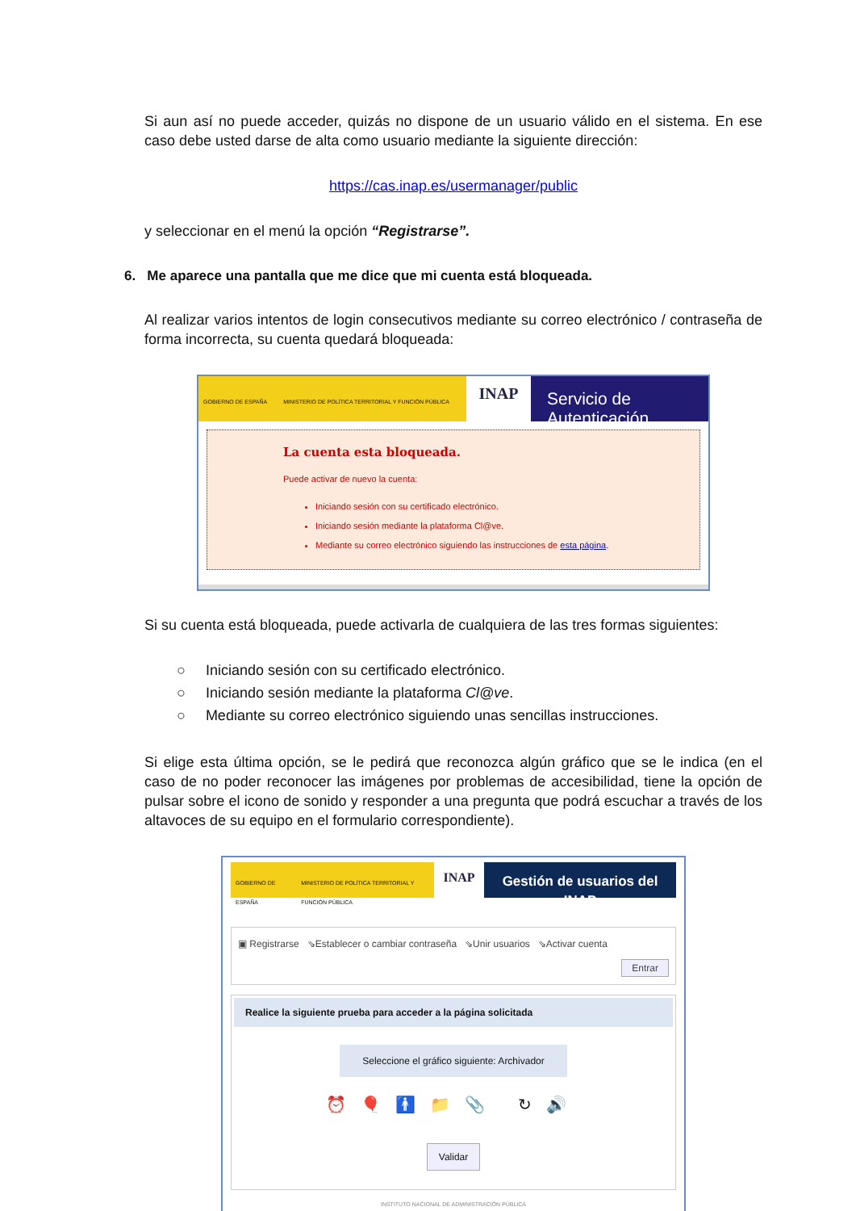Si aun así no puede acceder, quizás no dispone de un usuario válido en el sistema. En ese caso debe usted darse de alta como usuario mediante la siguiente dirección:
https://cas.inap.es/usermanager/public
y seleccionar en el menú la opción “Registrarse”.
6. Me aparece una pantalla que me dice que mi cuenta está bloqueada.
Al realizar varios intentos de login consecutivos mediante su correo electrónico / contraseña de forma incorrecta, su cuenta quedará bloqueada:
GOBIERNO DE ESPAÑA MINISTERIO DE POLÍTICA TERRITORIAL Y FUNCIÓN PÚBLICA
INAP
Servicio de Autenticación
La cuenta esta bloqueada.
Puede activar de nuevo la cuenta:
Iniciando sesión con su certificado electrónico.
Iniciando sesión mediante la plataforma Cl@ve.
Mediante su correo electrónico siguiendo las instrucciones de esta página.
Si su cuenta está bloqueada, puede activarla de cualquiera de las tres formas siguientes:
○ Iniciando sesión con su certificado electrónico.
○ Iniciando sesión mediante la plataforma Cl@ve.
○ Mediante su correo electrónico siguiendo unas sencillas instrucciones.
Si elige esta última opción, se le pedirá que reconozca algún gráfico que se le indica (en el caso de no poder reconocer las imágenes por problemas de accesibilidad, tiene la opción de pulsar sobre el icono de sonido y responder a una pregunta que podrá escuchar a través de los altavoces de su equipo en el formulario correspondiente).
GOBIERNO DE ESPAÑA MINISTERIO DE POLÍTICA TERRITORIAL Y FUNCIÓN PÚBLICA
INAP Gestión de usuarios del INAP
▣ Registrarse ⇘Establecer o cambiar contraseña ⇘Unir usuarios ⇘Activar cuenta
Entrar
Realice la siguiente prueba para acceder a la página solicitada
Seleccione el gráfico siguiente: Archivador
⏰🎈🚹📁📎 ↻🔊
Validar
INSTITUTO NACIONAL DE ADMINISTRACIÓN PÚBLICA